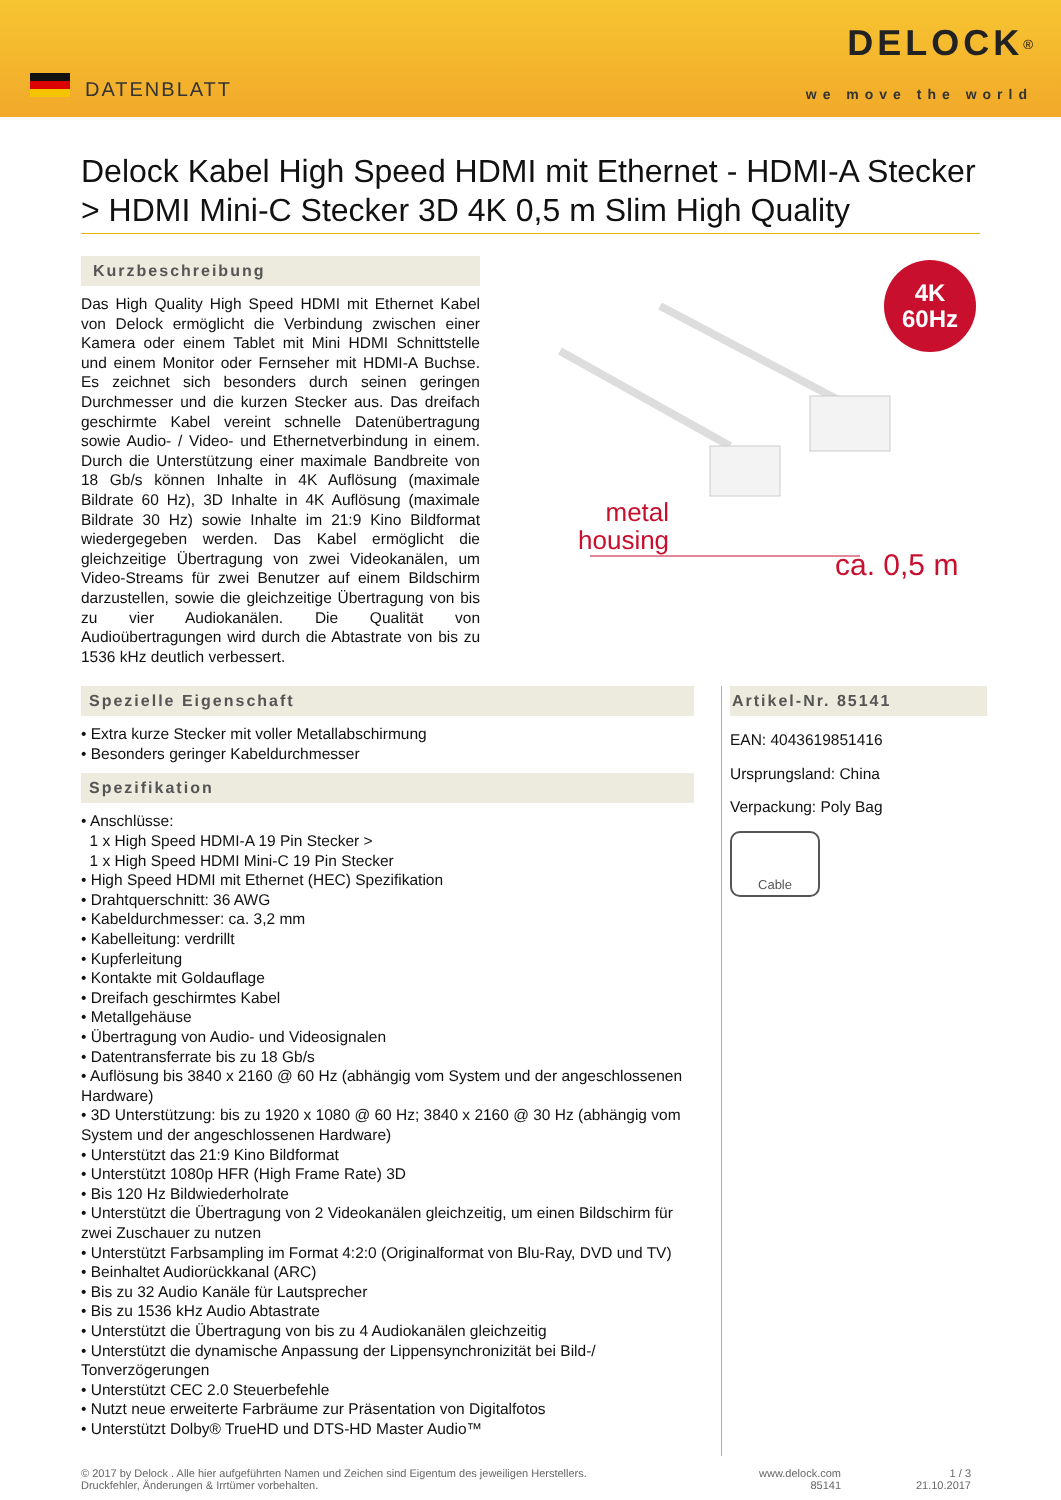DATENBLATT
DELOCK<sup>®</sup>
we move the world
Delock Kabel High Speed HDMI mit Ethernet - HDMI-A Stecker > HDMI Mini-C Stecker 3D 4K 0,5 m Slim High Quality
Kurzbeschreibung
Das High Quality High Speed HDMI mit Ethernet Kabel von Delock ermöglicht die Verbindung zwischen einer Kamera oder einem Tablet mit Mini HDMI Schnittstelle und einem Monitor oder Fernseher mit HDMI-A Buchse. Es zeichnet sich besonders durch seinen geringen Durchmesser und die kurzen Stecker aus. Das dreifach geschirmte Kabel vereint schnelle Datenübertragung sowie Audio- / Video- und Ethernetverbindung in einem. Durch die Unterstützung einer maximale Bandbreite von 18 Gb/s können Inhalte in 4K Auflösung (maximale Bildrate 60 Hz), 3D Inhalte in 4K Auflösung (maximale Bildrate 30 Hz) sowie Inhalte im 21:9 Kino Bildformat wiedergegeben werden. Das Kabel ermöglicht die gleichzeitige Übertragung von zwei Videokanälen, um Video-Streams für zwei Benutzer auf einem Bildschirm darzustellen, sowie die gleichzeitige Übertragung von bis zu vier Audiokanälen. Die Qualität von Audioübertragungen wird durch die Abtastrate von bis zu 1536 kHz deutlich verbessert.
4K
60Hz
metal
housing
ca. 0,5 m
Spezielle Eigenschaft
• Extra kurze Stecker mit voller Metallabschirmung
• Besonders geringer Kabeldurchmesser
Spezifikation
• Anschlüsse:
1 x High Speed HDMI-A 19 Pin Stecker >
1 x High Speed HDMI Mini-C 19 Pin Stecker
• High Speed HDMI mit Ethernet (HEC) Spezifikation
• Drahtquerschnitt: 36 AWG
• Kabeldurchmesser: ca. 3,2 mm
• Kabelleitung: verdrillt
• Kupferleitung
• Kontakte mit Goldauflage
• Dreifach geschirmtes Kabel
• Metallgehäuse
• Übertragung von Audio- und Videosignalen
• Datentransferrate bis zu 18 Gb/s
• Auflösung bis 3840 x 2160 @ 60 Hz (abhängig vom System und der angeschlossenen Hardware)
• 3D Unterstützung: bis zu 1920 x 1080 @ 60 Hz; 3840 x 2160 @ 30 Hz (abhängig vom System und der angeschlossenen Hardware)
• Unterstützt das 21:9 Kino Bildformat
• Unterstützt 1080p HFR (High Frame Rate) 3D
• Bis 120 Hz Bildwiederholrate
• Unterstützt die Übertragung von 2 Videokanälen gleichzeitig, um einen Bildschirm für zwei Zuschauer zu nutzen
• Unterstützt Farbsampling im Format 4:2:0 (Originalformat von Blu-Ray, DVD und TV)
• Beinhaltet Audiorückkanal (ARC)
• Bis zu 32 Audio Kanäle für Lautsprecher
• Bis zu 1536 kHz Audio Abtastrate
• Unterstützt die Übertragung von bis zu 4 Audiokanälen gleichzeitig
• Unterstützt die dynamische Anpassung der Lippensynchronizität bei Bild-/ Tonverzögerungen
• Unterstützt CEC 2.0 Steuerbefehle
• Nutzt neue erweiterte Farbräume zur Präsentation von Digitalfotos
• Unterstützt Dolby® TrueHD und DTS-HD Master Audio™
Artikel-Nr. 85141
EAN: 4043619851416
Ursprungsland: China
Verpackung: Poly Bag
Cable
© 2017 by Delock . Alle hier aufgeführten Namen und Zeichen sind Eigentum des jeweiligen Herstellers.
Druckfehler, Änderungen & Irrtümer vorbehalten.
www.delock.com
85141
1 / 3
21.10.2017